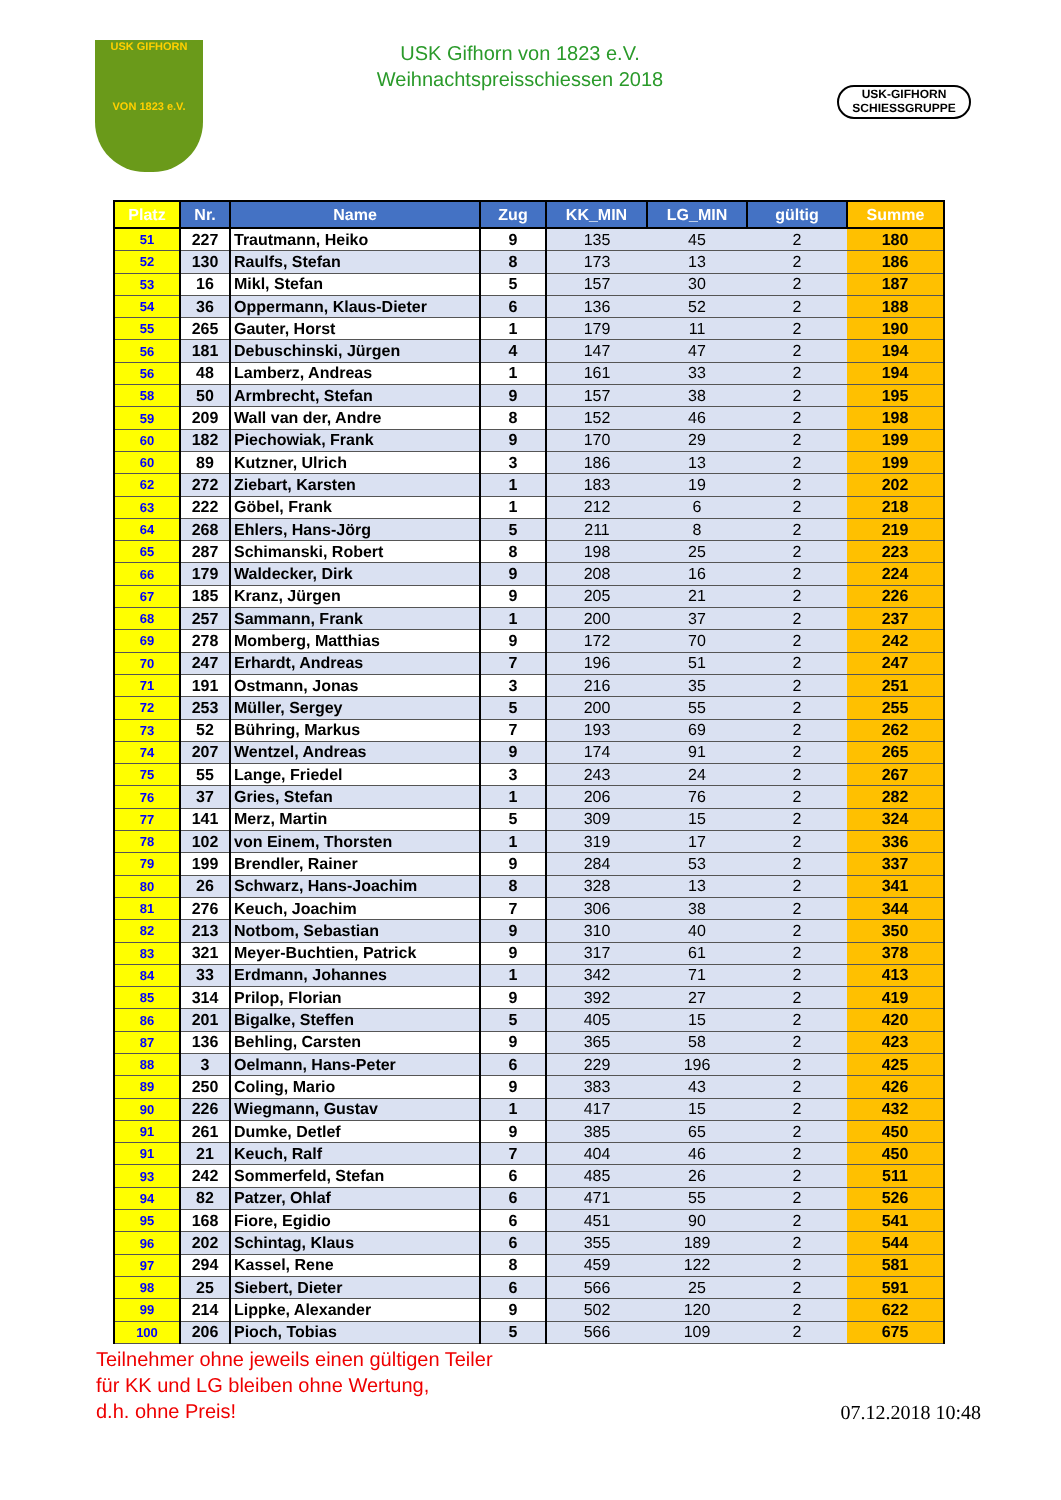USK GIFHORN
VON 1823 e.V.
USK Gifhorn von 1823 e.V.
Weihnachtspreisschiessen 2018
USK-GIFHORN
SCHIESSGRUPPE
| Platz | Nr. | Name | Zug | KK_MIN | LG_MIN | gültig | Summe |
| --- | --- | --- | --- | --- | --- | --- | --- |
| 51 | 227 | Trautmann, Heiko | 9 | 135 | 45 | 2 | 180 |
| 52 | 130 | Raulfs, Stefan | 8 | 173 | 13 | 2 | 186 |
| 53 | 16 | Mikl, Stefan | 5 | 157 | 30 | 2 | 187 |
| 54 | 36 | Oppermann, Klaus-Dieter | 6 | 136 | 52 | 2 | 188 |
| 55 | 265 | Gauter, Horst | 1 | 179 | 11 | 2 | 190 |
| 56 | 181 | Debuschinski, Jürgen | 4 | 147 | 47 | 2 | 194 |
| 56 | 48 | Lamberz, Andreas | 1 | 161 | 33 | 2 | 194 |
| 58 | 50 | Armbrecht, Stefan | 9 | 157 | 38 | 2 | 195 |
| 59 | 209 | Wall van der, Andre | 8 | 152 | 46 | 2 | 198 |
| 60 | 182 | Piechowiak, Frank | 9 | 170 | 29 | 2 | 199 |
| 60 | 89 | Kutzner, Ulrich | 3 | 186 | 13 | 2 | 199 |
| 62 | 272 | Ziebart, Karsten | 1 | 183 | 19 | 2 | 202 |
| 63 | 222 | Göbel, Frank | 1 | 212 | 6 | 2 | 218 |
| 64 | 268 | Ehlers, Hans-Jörg | 5 | 211 | 8 | 2 | 219 |
| 65 | 287 | Schimanski, Robert | 8 | 198 | 25 | 2 | 223 |
| 66 | 179 | Waldecker, Dirk | 9 | 208 | 16 | 2 | 224 |
| 67 | 185 | Kranz, Jürgen | 9 | 205 | 21 | 2 | 226 |
| 68 | 257 | Sammann, Frank | 1 | 200 | 37 | 2 | 237 |
| 69 | 278 | Momberg, Matthias | 9 | 172 | 70 | 2 | 242 |
| 70 | 247 | Erhardt, Andreas | 7 | 196 | 51 | 2 | 247 |
| 71 | 191 | Ostmann, Jonas | 3 | 216 | 35 | 2 | 251 |
| 72 | 253 | Müller, Sergey | 5 | 200 | 55 | 2 | 255 |
| 73 | 52 | Bühring, Markus | 7 | 193 | 69 | 2 | 262 |
| 74 | 207 | Wentzel, Andreas | 9 | 174 | 91 | 2 | 265 |
| 75 | 55 | Lange, Friedel | 3 | 243 | 24 | 2 | 267 |
| 76 | 37 | Gries, Stefan | 1 | 206 | 76 | 2 | 282 |
| 77 | 141 | Merz, Martin | 5 | 309 | 15 | 2 | 324 |
| 78 | 102 | von Einem, Thorsten | 1 | 319 | 17 | 2 | 336 |
| 79 | 199 | Brendler, Rainer | 9 | 284 | 53 | 2 | 337 |
| 80 | 26 | Schwarz, Hans-Joachim | 8 | 328 | 13 | 2 | 341 |
| 81 | 276 | Keuch, Joachim | 7 | 306 | 38 | 2 | 344 |
| 82 | 213 | Notbom, Sebastian | 9 | 310 | 40 | 2 | 350 |
| 83 | 321 | Meyer-Buchtien, Patrick | 9 | 317 | 61 | 2 | 378 |
| 84 | 33 | Erdmann, Johannes | 1 | 342 | 71 | 2 | 413 |
| 85 | 314 | Prilop, Florian | 9 | 392 | 27 | 2 | 419 |
| 86 | 201 | Bigalke, Steffen | 5 | 405 | 15 | 2 | 420 |
| 87 | 136 | Behling, Carsten | 9 | 365 | 58 | 2 | 423 |
| 88 | 3 | Oelmann, Hans-Peter | 6 | 229 | 196 | 2 | 425 |
| 89 | 250 | Coling, Mario | 9 | 383 | 43 | 2 | 426 |
| 90 | 226 | Wiegmann, Gustav | 1 | 417 | 15 | 2 | 432 |
| 91 | 261 | Dumke, Detlef | 9 | 385 | 65 | 2 | 450 |
| 91 | 21 | Keuch, Ralf | 7 | 404 | 46 | 2 | 450 |
| 93 | 242 | Sommerfeld, Stefan | 6 | 485 | 26 | 2 | 511 |
| 94 | 82 | Patzer, Ohlaf | 6 | 471 | 55 | 2 | 526 |
| 95 | 168 | Fiore, Egidio | 6 | 451 | 90 | 2 | 541 |
| 96 | 202 | Schintag, Klaus | 6 | 355 | 189 | 2 | 544 |
| 97 | 294 | Kassel, Rene | 8 | 459 | 122 | 2 | 581 |
| 98 | 25 | Siebert, Dieter | 6 | 566 | 25 | 2 | 591 |
| 99 | 214 | Lippke, Alexander | 9 | 502 | 120 | 2 | 622 |
| 100 | 206 | Pioch, Tobias | 5 | 566 | 109 | 2 | 675 |
Teilnehmer ohne jeweils einen gültigen Teiler
für KK und LG bleiben ohne Wertung,
d.h. ohne Preis!
07.12.2018 10:48